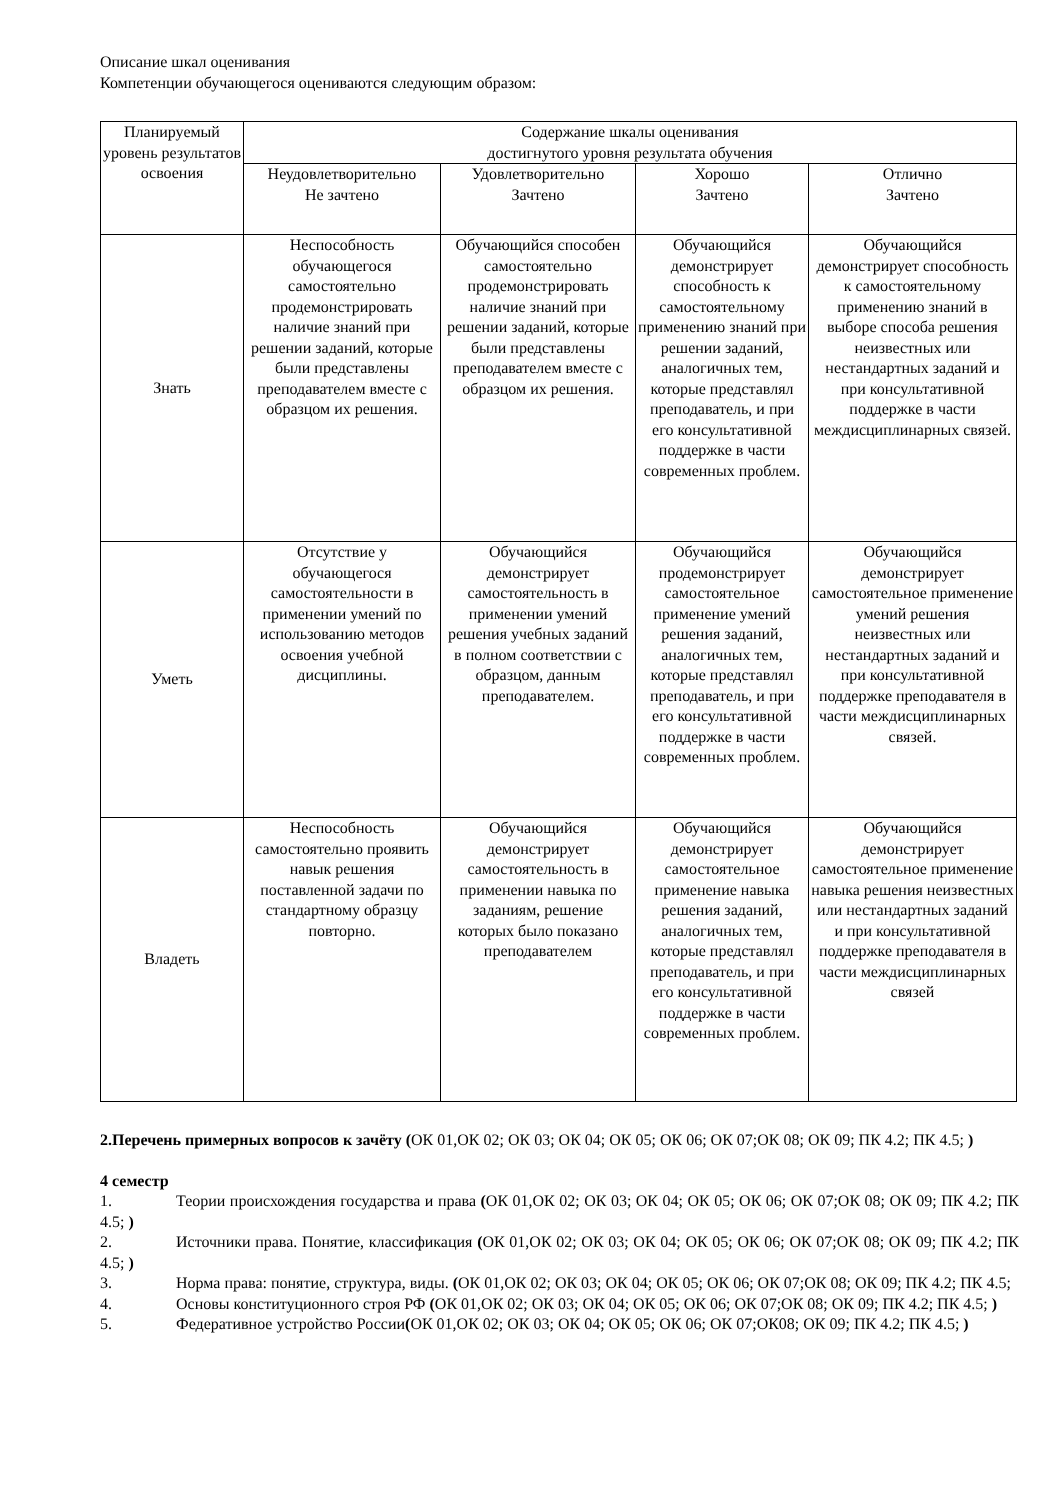Описание шкал оценивания
Компетенции обучающегося оцениваются следующим образом:
| Планируемый уровень результатов освоения | Содержание шкалы оценивания достигнутого уровня результата обучения | | | |
| --- | --- | --- | --- | --- |
| | Неудовлетворительно Не зачтено | Удовлетворительно Зачтено | Хорошо Зачтено | Отлично Зачтено |
| Знать | Неспособность обучающегося самостоятельно продемонстрировать наличие знаний при решении заданий, которые были представлены преподавателем вместе с образцом их решения. | Обучающийся способен самостоятельно продемонстрировать наличие знаний при решении заданий, которые были представлены преподавателем вместе с образцом их решения. | Обучающийся демонстрирует способность к самостоятельному применению знаний при решении заданий, аналогичных тем, которые представлял преподаватель, и при его консультативной поддержке в части современных проблем. | Обучающийся демонстрирует способность к самостоятельному применению знаний в выборе способа решения неизвестных или нестандартных заданий и при консультативной поддержке в части междисциплинарных связей. |
| Уметь | Отсутствие у обучающегося самостоятельности в применении умений по использованию методов освоения учебной дисциплины. | Обучающийся демонстрирует самостоятельность в применении умений решения учебных заданий в полном соответствии с образцом, данным преподавателем. | Обучающийся продемонстрирует самостоятельное применение умений решения заданий, аналогичных тем, которые представлял преподаватель, и при его консультативной поддержке в части современных проблем. | Обучающийся демонстрирует самостоятельное применение умений решения неизвестных или нестандартных заданий и при консультативной поддержке преподавателя в части междисциплинарных связей. |
| Владеть | Неспособность самостоятельно проявить навык решения поставленной задачи по стандартному образцу повторно. | Обучающийся демонстрирует самостоятельность в применении навыка по заданиям, решение которых было показано преподавателем | Обучающийся демонстрирует самостоятельное применение навыка решения заданий, аналогичных тем, которые представлял преподаватель, и при его консультативной поддержке в части современных проблем. | Обучающийся демонстрирует самостоятельное применение навыка решения неизвестных или нестандартных заданий и при консультативной поддержке преподавателя в части междисциплинарных связей |
2.Перечень примерных вопросов к зачёту (ОК 01,ОК 02; ОК 03; ОК 04; ОК 05; ОК 06; ОК 07;ОК 08; ОК 09; ПК 4.2; ПК 4.5; )
4 семестр
1. Теории происхождения государства и права (ОК 01,ОК 02; ОК 03; ОК 04; ОК 05; ОК 06; ОК 07;ОК 08; ОК 09; ПК 4.2; ПК 4.5; )
2. Источники права. Понятие, классификация (ОК 01,ОК 02; ОК 03; ОК 04; ОК 05; ОК 06; ОК 07;ОК 08; ОК 09; ПК 4.2; ПК 4.5; )
3. Норма права: понятие, структура, виды. (ОК 01,ОК 02; ОК 03; ОК 04; ОК 05; ОК 06; ОК 07;ОК 08; ОК 09; ПК 4.2; ПК 4.5;
4. Основы конституционного строя РФ (ОК 01,ОК 02; ОК 03; ОК 04; ОК 05; ОК 06; ОК 07;ОК 08; ОК 09; ПК 4.2; ПК 4.5; )
5. Федеративное устройство России(ОК 01,ОК 02; ОК 03; ОК 04; ОК 05; ОК 06; ОК 07;ОК08; ОК 09; ПК 4.2; ПК 4.5; )